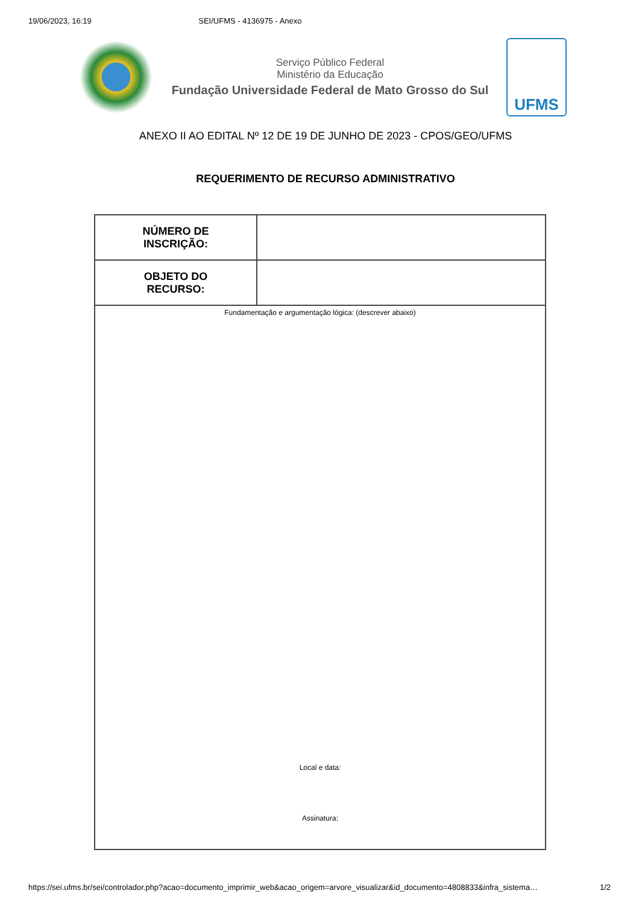19/06/2023, 16:19 SEI/UFMS - 4136975 - Anexo
Serviço Público Federal
Ministério da Educação
Fundação Universidade Federal de Mato Grosso do Sul
UFMS
ANEXO II AO EDITAL Nº 12 DE 19 DE JUNHO DE 2023 - CPOS/GEO/UFMS
REQUERIMENTO DE RECURSO ADMINISTRATIVO
| NÚMERO DE INSCRIÇÃO: | |
| OBJETO DO RECURSO: | |
| Fundamentação e argumentação lógica: (descrever abaixo) Local e data: Assinatura: | |
https://sei.ufms.br/sei/controlador.php?acao=documento_imprimir_web&acao_origem=arvore_visualizar&id_documento=4808833&infra_sistema… 1/2